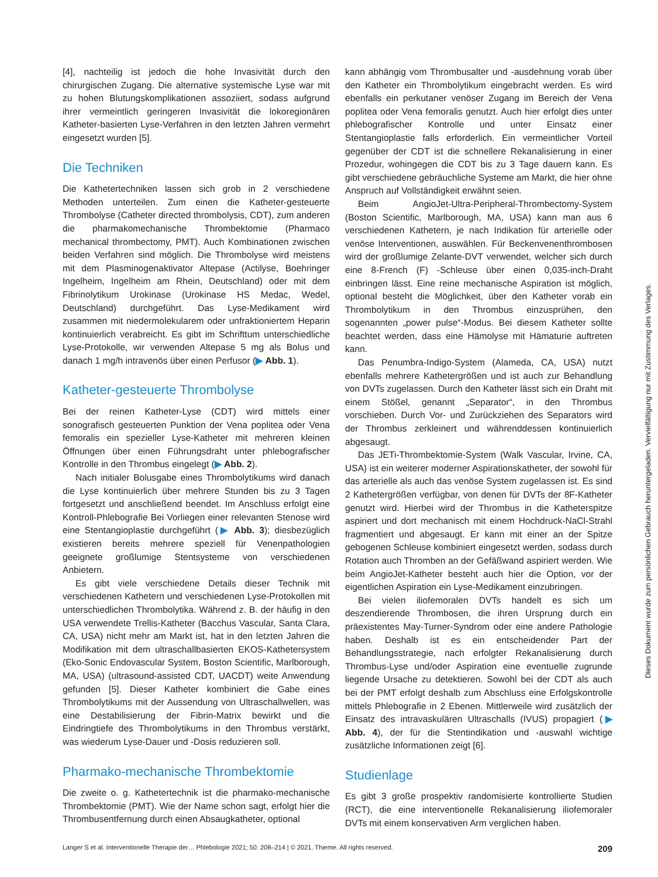[4], nachteilig ist jedoch die hohe Invasivität durch den chirurgischen Zugang. Die alternative systemische Lyse war mit zu hohen Blutungskomplikationen assoziiert, sodass aufgrund ihrer vermeintlich geringeren Invasivität die lokoregionären Katheter-basierten Lyse-Verfahren in den letzten Jahren vermehrt eingesetzt wurden [5].
Die Techniken
Die Kathetertechniken lassen sich grob in 2 verschiedene Methoden unterteilen. Zum einen die Katheter-gesteuerte Thrombolyse (Catheter directed thrombolysis, CDT), zum anderen die pharmakomechanische Thrombektomie (Pharmaco mechanical thrombectomy, PMT). Auch Kombinationen zwischen beiden Verfahren sind möglich. Die Thrombolyse wird meistens mit dem Plasminogenaktivator Altepase (Actilyse, Boehringer Ingelheim, Ingelheim am Rhein, Deutschland) oder mit dem Fibrinolytikum Urokinase (Urokinase HS Medac, Wedel, Deutschland) durchgeführt. Das Lyse-Medikament wird zusammen mit niedermolekularem oder unfraktioniertem Heparin kontinuierlich verabreicht. Es gibt im Schrifttum unterschiedliche Lyse-Protokolle, wir verwenden Altepase 5 mg als Bolus und danach 1 mg/h intravenös über einen Perfusor (▶ Abb. 1).
Katheter-gesteuerte Thrombolyse
Bei der reinen Katheter-Lyse (CDT) wird mittels einer sonografisch gesteuerten Punktion der Vena poplitea oder Vena femoralis ein spezieller Lyse-Katheter mit mehreren kleinen Öffnungen über einen Führungsdraht unter phlebografischer Kontrolle in den Thrombus eingelegt (▶ Abb. 2).
Nach initialer Bolusgabe eines Thrombolytikums wird danach die Lyse kontinuierlich über mehrere Stunden bis zu 3 Tagen fortgesetzt und anschließend beendet. Im Anschluss erfolgt eine Kontroll-Phlebografie Bei Vorliegen einer relevanten Stenose wird eine Stentangioplastie durchgeführt (▶ Abb. 3); diesbezüglich existieren bereits mehrere speziell für Venenpathologien geeignete großlumige Stentsysteme von verschiedenen Anbietern.
Es gibt viele verschiedene Details dieser Technik mit verschiedenen Kathetern und verschiedenen Lyse-Protokollen mit unterschiedlichen Thrombolytika. Während z. B. der häufig in den USA verwendete Trellis-Katheter (Bacchus Vascular, Santa Clara, CA, USA) nicht mehr am Markt ist, hat in den letzten Jahren die Modifikation mit dem ultraschallbasierten EKOS-Kathetersystem (Eko-Sonic Endovascular System, Boston Scientific, Marlborough, MA, USA) (ultrasound-assisted CDT, UACDT) weite Anwendung gefunden [5]. Dieser Katheter kombiniert die Gabe eines Thrombolytikums mit der Aussendung von Ultraschallwellen, was eine Destabilisierung der Fibrin-Matrix bewirkt und die Eindringtiefe des Thrombolytikums in den Thrombus verstärkt, was wiederum Lyse-Dauer und -Dosis reduzieren soll.
Pharmako-mechanische Thrombektomie
Die zweite o. g. Kathetertechnik ist die pharmako-mechanische Thrombektomie (PMT). Wie der Name schon sagt, erfolgt hier die Thrombusentfernung durch einen Absaugkatheter, optional
kann abhängig vom Thrombusalter und -ausdehnung vorab über den Katheter ein Thrombolytikum eingebracht werden. Es wird ebenfalls ein perkutaner venöser Zugang im Bereich der Vena poplitea oder Vena femoralis genutzt. Auch hier erfolgt dies unter phlebografischer Kontrolle und unter Einsatz einer Stentangioplastie falls erforderlich. Ein vermeintlicher Vorteil gegenüber der CDT ist die schnellere Rekanalisierung in einer Prozedur, wohingegen die CDT bis zu 3 Tage dauern kann. Es gibt verschiedene gebräuchliche Systeme am Markt, die hier ohne Anspruch auf Vollständigkeit erwähnt seien.
Beim AngioJet-Ultra-Peripheral-Thrombectomy-System (Boston Scientific, Marlborough, MA, USA) kann man aus 6 verschiedenen Kathetern, je nach Indikation für arterielle oder venöse Interventionen, auswählen. Für Beckenvenenthrombosen wird der großlumige Zelante-DVT verwendet, welcher sich durch eine 8-French (F) -Schleuse über einen 0,035-inch-Draht einbringen lässt. Eine reine mechanische Aspiration ist möglich, optional besteht die Möglichkeit, über den Katheter vorab ein Thrombolytikum in den Thrombus einzusprühen, den sogenannten „power pulse“-Modus. Bei diesem Katheter sollte beachtet werden, dass eine Hämolyse mit Hämaturie auftreten kann.
Das Penumbra-Indigo-System (Alameda, CA, USA) nutzt ebenfalls mehrere Kathetergrößen und ist auch zur Behandlung von DVTs zugelassen. Durch den Katheter lässt sich ein Draht mit einem Stößel, genannt „Separator“, in den Thrombus vorschieben. Durch Vor- und Zurückziehen des Separators wird der Thrombus zerkleinert und währenddessen kontinuierlich abgesaugt.
Das JETi-Thrombektomie-System (Walk Vascular, Irvine, CA, USA) ist ein weiterer moderner Aspirationskatheter, der sowohl für das arterielle als auch das venöse System zugelassen ist. Es sind 2 Kathetergrößen verfügbar, von denen für DVTs der 8F-Katheter genutzt wird. Hierbei wird der Thrombus in die Katheterspitze aspiriert und dort mechanisch mit einem Hochdruck-NaCl-Strahl fragmentiert und abgesaugt. Er kann mit einer an der Spitze gebogenen Schleuse kombiniert eingesetzt werden, sodass durch Rotation auch Thromben an der Gefäßwand aspiriert werden. Wie beim AngioJet-Katheter besteht auch hier die Option, vor der eigentlichen Aspiration ein Lyse-Medikament einzubringen.
Bei vielen iliofemoralen DVTs handelt es sich um deszendierende Thrombosen, die ihren Ursprung durch ein präexistentes May-Turner-Syndrom oder eine andere Pathologie haben. Deshalb ist es ein entscheidender Part der Behandlungsstrategie, nach erfolgter Rekanalisierung durch Thrombus-Lyse und/oder Aspiration eine eventuelle zugrunde liegende Ursache zu detektieren. Sowohl bei der CDT als auch bei der PMT erfolgt deshalb zum Abschluss eine Erfolgskontrolle mittels Phlebografie in 2 Ebenen. Mittlerweile wird zusätzlich der Einsatz des intravaskulären Ultraschalls (IVUS) propagiert (▶ Abb. 4), der für die Stentindikation und -auswahl wichtige zusätzliche Informationen zeigt [6].
Studienlage
Es gibt 3 große prospektiv randomisierte kontrollierte Studien (RCT), die eine interventionelle Rekanalisierung iliofemoraler DVTs mit einem konservativen Arm verglichen haben.
Dieses Dokument wurde zum persönlichen Gebrauch heruntergeladen. Vervielfältigung nur mit Zustimmung des Verlages.
Langer S et al. Interventionelle Therapie der… Phlebologie 2021; 50: 208–214 | © 2021. Thieme. All rights reserved. 209